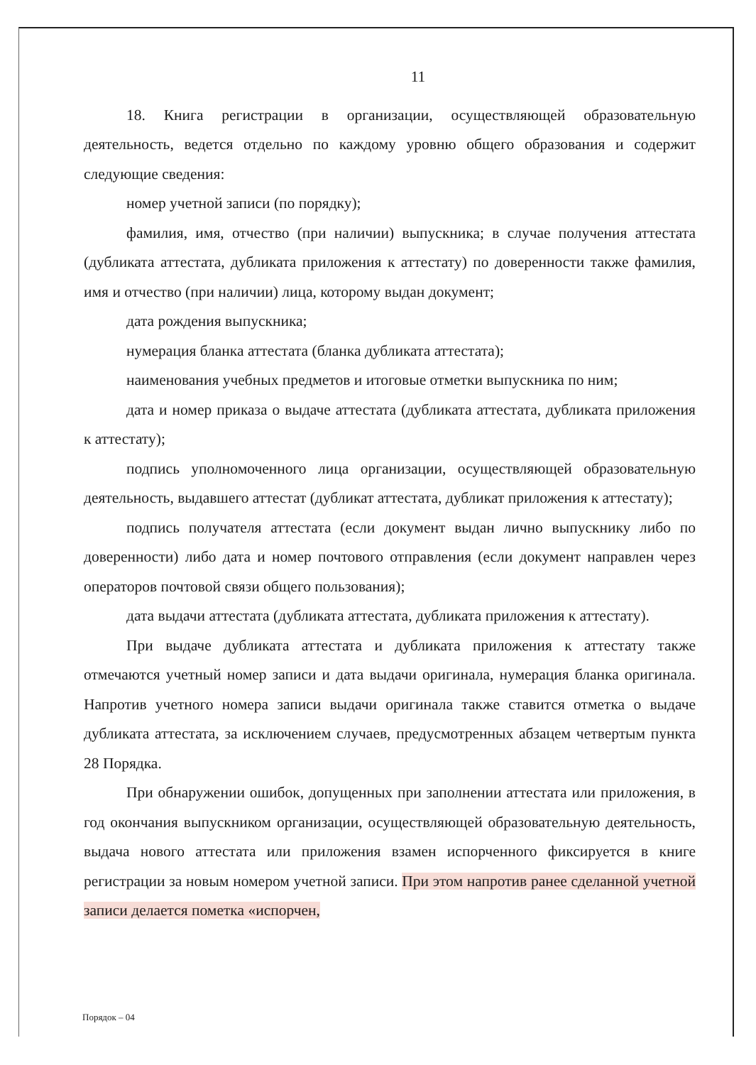11
18. Книга регистрации в организации, осуществляющей образовательную деятельность, ведется отдельно по каждому уровню общего образования и содержит следующие сведения:
номер учетной записи (по порядку);
фамилия, имя, отчество (при наличии) выпускника; в случае получения аттестата (дубликата аттестата, дубликата приложения к аттестату) по доверенности также фамилия, имя и отчество (при наличии) лица, которому выдан документ;
дата рождения выпускника;
нумерация бланка аттестата (бланка дубликата аттестата);
наименования учебных предметов и итоговые отметки выпускника по ним;
дата и номер приказа о выдаче аттестата (дубликата аттестата, дубликата приложения к аттестату);
подпись уполномоченного лица организации, осуществляющей образовательную деятельность, выдавшего аттестат (дубликат аттестата, дубликат приложения к аттестату);
подпись получателя аттестата (если документ выдан лично выпускнику либо по доверенности) либо дата и номер почтового отправления (если документ направлен через операторов почтовой связи общего пользования);
дата выдачи аттестата (дубликата аттестата, дубликата приложения к аттестату).
При выдаче дубликата аттестата и дубликата приложения к аттестату также отмечаются учетный номер записи и дата выдачи оригинала, нумерация бланка оригинала. Напротив учетного номера записи выдачи оригинала также ставится отметка о выдаче дубликата аттестата, за исключением случаев, предусмотренных абзацем четвертым пункта 28 Порядка.
При обнаружении ошибок, допущенных при заполнении аттестата или приложения, в год окончания выпускником организации, осуществляющей образовательную деятельность, выдача нового аттестата или приложения взамен испорченного фиксируется в книге регистрации за новым номером учетной записи. При этом напротив ранее сделанной учетной записи делается пометка «испорчен,
Порядок – 04